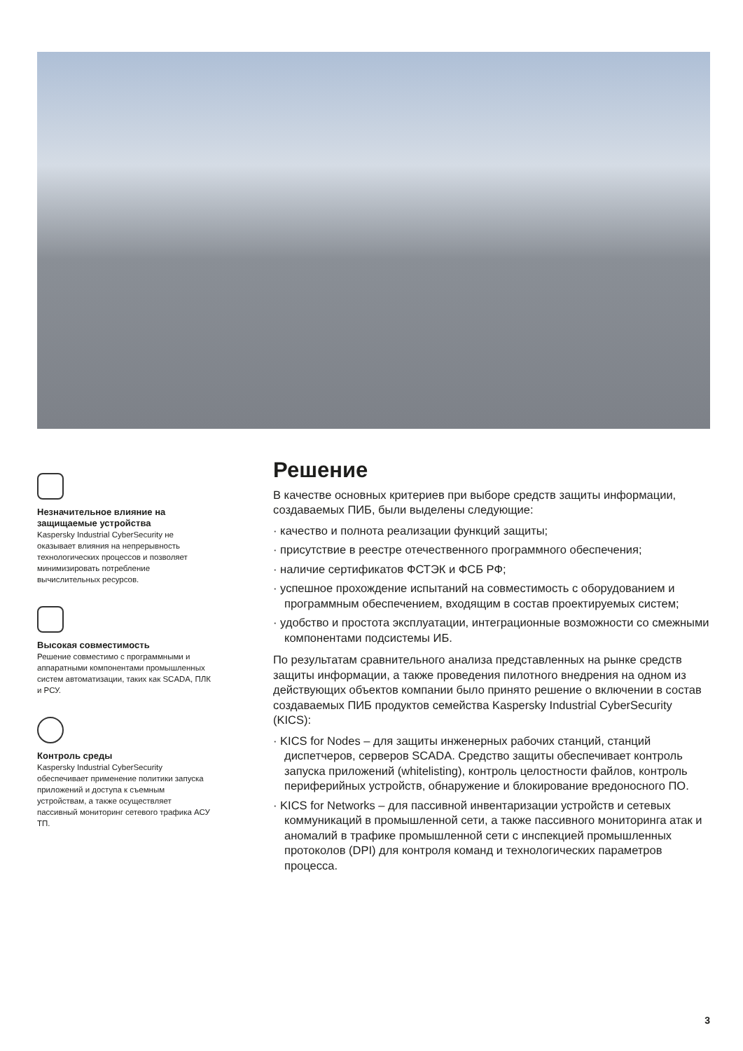Незначительное влияние на защищаемые устройства
Kaspersky Industrial CyberSecurity не оказывает влияния на непрерывность технологических процессов и позволяет минимизировать потребление вычислительных ресурсов.
Высокая совместимость
Решение совместимо с программными и аппаратными компонентами промышленных систем автоматизации, таких как SCADA, ПЛК и РСУ.
Контроль среды
Kaspersky Industrial CyberSecurity обеспечивает применение политики запуска приложений и доступа к съемным устройствам, а также осуществляет пассивный мониторинг сетевого трафика АСУ ТП.
Решение
В качестве основных критериев при выборе средств защиты информации, создаваемых ПИБ, были выделены следующие:
· качество и полнота реализации функций защиты;
· присутствие в реестре отечественного программного обеспечения;
· наличие сертификатов ФСТЭК и ФСБ РФ;
· успешное прохождение испытаний на совместимость с оборудованием и программным обеспечением, входящим в состав проектируемых систем;
· удобство и простота эксплуатации, интеграционные возможности со смежными компонентами подсистемы ИБ.
По результатам сравнительного анализа представленных на рынке средств защиты информации, а также проведения пилотного внедрения на одном из действующих объектов компании было принято решение о включении в состав создаваемых ПИБ продуктов семейства Kaspersky Industrial CyberSecurity (KICS):
· KICS for Nodes – для защиты инженерных рабочих станций, станций диспетчеров, серверов SCADA. Средство защиты обеспечивает контроль запуска приложений (whitelisting), контроль целостности файлов, контроль периферийных устройств, обнаружение и блокирование вредоносного ПО.
· KICS for Networks – для пассивной инвентаризации устройств и сетевых коммуникаций в промышленной сети, а также пассивного мониторинга атак и аномалий в трафике промышленной сети с инспекцией промышленных протоколов (DPI) для контроля команд и технологических параметров процесса.
3